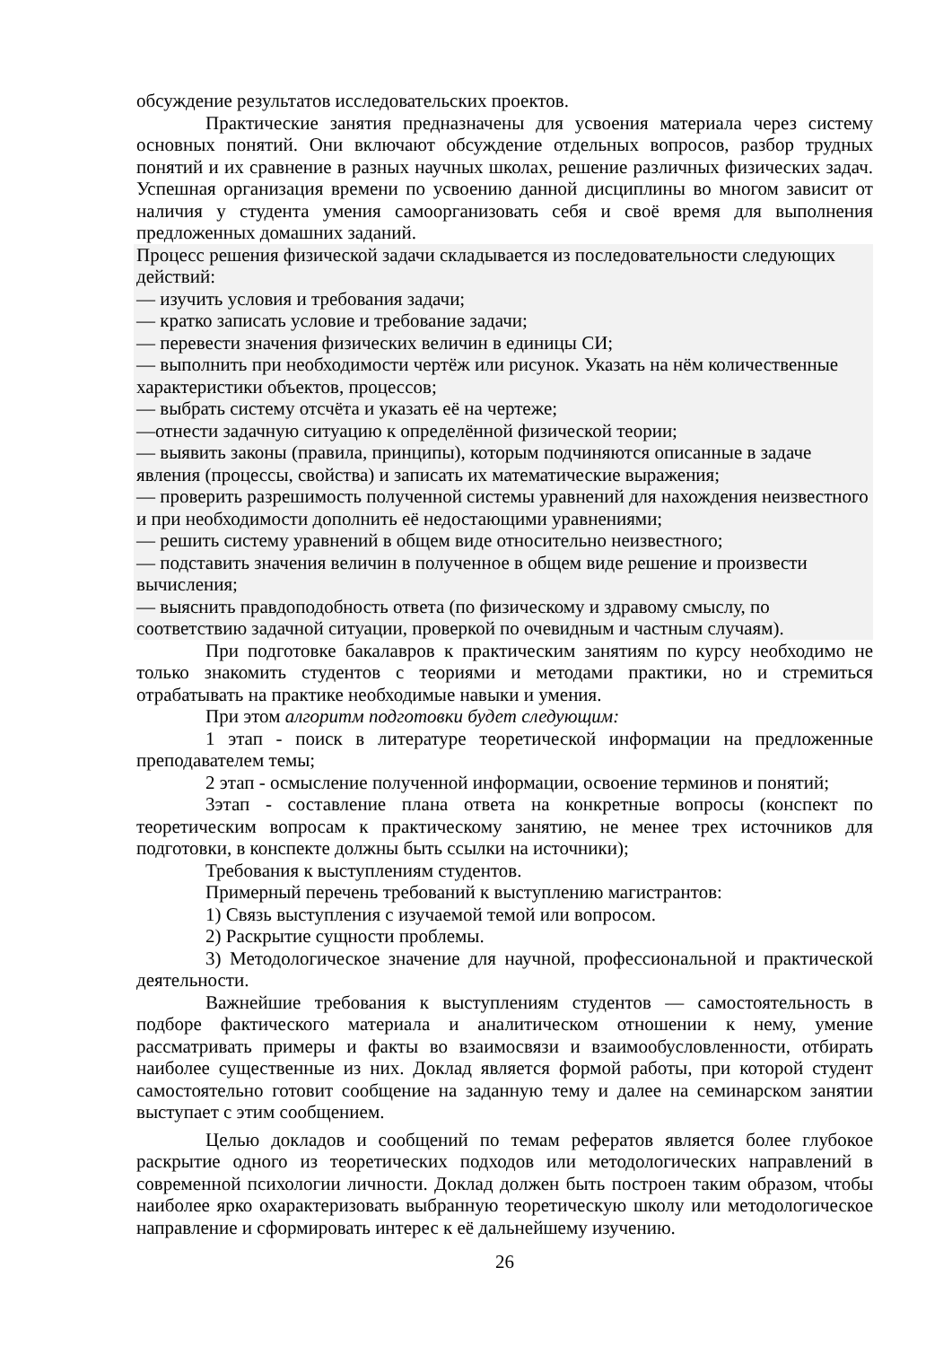обсуждение результатов исследовательских проектов.
Практические занятия предназначены для усвоения материала через систему основных понятий. Они включают обсуждение отдельных вопросов, разбор трудных понятий и их сравнение в разных научных школах, решение различных физических задач. Успешная организация времени по усвоению данной дисциплины во многом зависит от наличия у студента умения самоорганизовать себя и своё время для выполнения предложенных домашних заданий.
Процесс решения физической задачи складывается из последовательности следующих действий:
— изучить условия и требования задачи;
— кратко записать условие и требование задачи;
— перевести значения физических величин в единицы СИ;
— выполнить при необходимости чертёж или рисунок. Указать на нём количественные характеристики объектов, процессов;
— выбрать систему отсчёта и указать её на чертеже;
—отнести задачную ситуацию к определённой физической теории;
— выявить законы (правила, принципы), которым подчиняются описанные в задаче явления (процессы, свойства) и записать их математические выражения;
— проверить разрешимость полученной системы уравнений для нахождения неизвестного и при необходимости дополнить её недостающими уравнениями;
— решить систему уравнений в общем виде относительно неизвестного;
— подставить значения величин в полученное в общем виде решение и произвести вычисления;
— выяснить правдоподобность ответа (по физическому и здравому смыслу, по соответствию задачной ситуации, проверкой по очевидным и частным случаям).
При подготовке бакалавров к практическим занятиям по курсу необходимо не только знакомить студентов с теориями и методами практики, но и стремиться отрабатывать на практике необходимые навыки и умения.
При этом алгоритм подготовки будет следующим:
1 этап - поиск в литературе теоретической информации на предложенные преподавателем темы;
2 этап - осмысление полученной информации, освоение терминов и понятий;
3этап - составление плана ответа на конкретные вопросы (конспект по теоретическим вопросам к практическому занятию, не менее трех источников для подготовки, в конспекте должны быть ссылки на источники);
Требования к выступлениям студентов.
Примерный перечень требований к выступлению магистрантов:
1) Связь выступления с изучаемой темой или вопросом.
2) Раскрытие сущности проблемы.
3) Методологическое значение для научной, профессиональной и практической деятельности.
Важнейшие требования к выступлениям студентов — самостоятельность в подборе фактического материала и аналитическом отношении к нему, умение рассматривать примеры и факты во взаимосвязи и взаимообусловленности, отбирать наиболее существенные из них. Доклад является формой работы, при которой студент самостоятельно готовит сообщение на заданную тему и далее на семинарском занятии выступает с этим сообщением.
Целью докладов и сообщений по темам рефератов является более глубокое раскрытие одного из теоретических подходов или методологических направлений в современной психологии личности. Доклад должен быть построен таким образом, чтобы наиболее ярко охарактеризовать выбранную теоретическую школу или методологическое направление и сформировать интерес к её дальнейшему изучению.
26